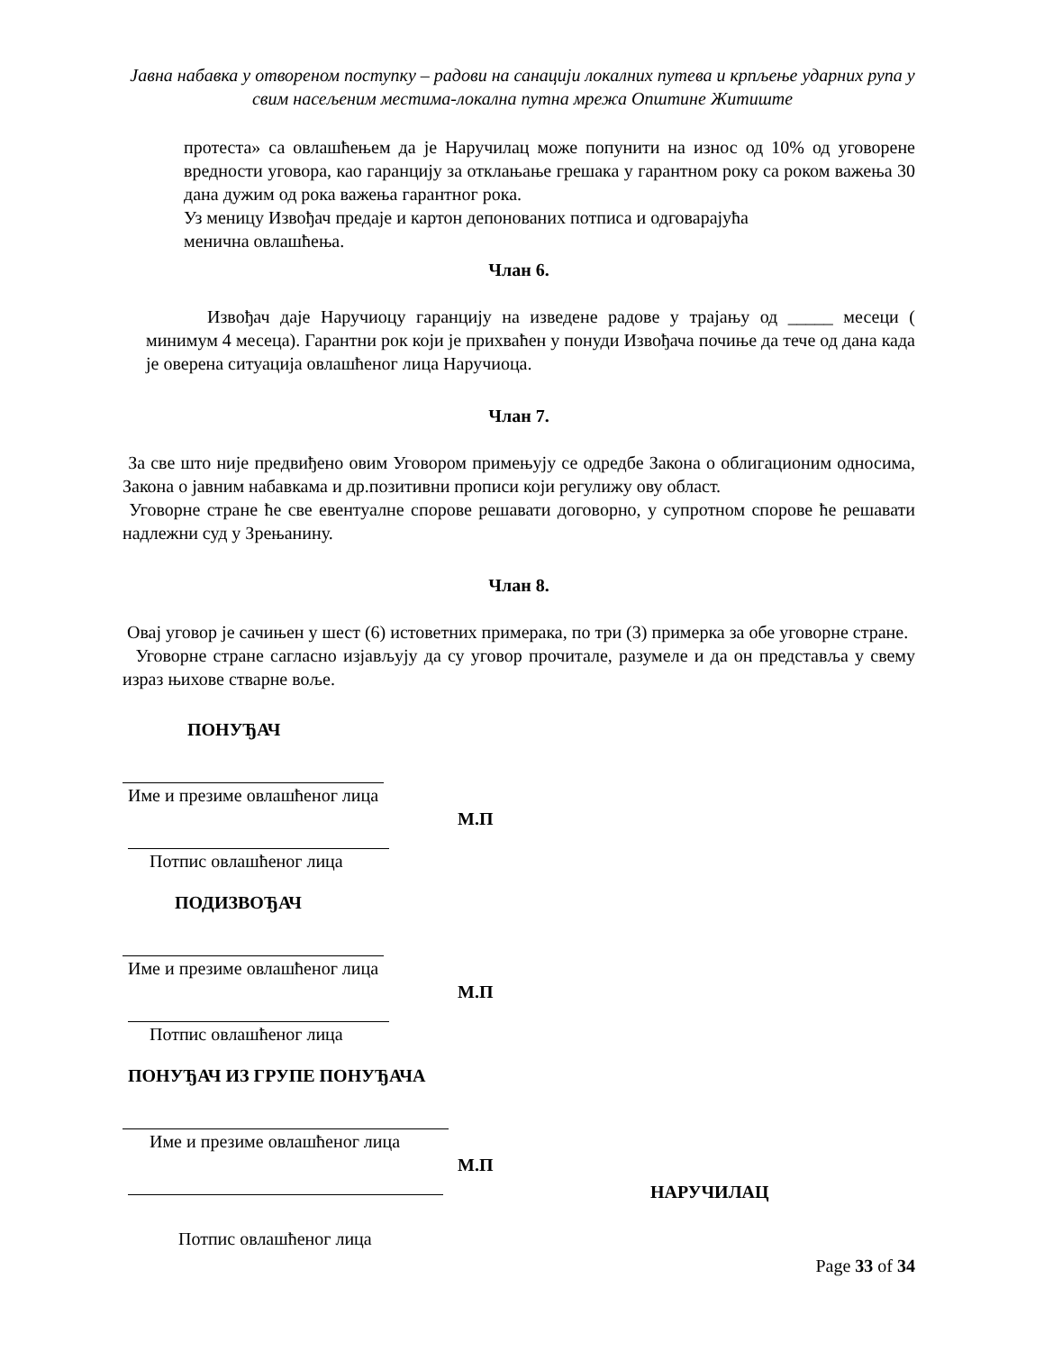Јавна набавка у отвореном поступку – радови на санацији локалних путева и крпљење ударних рупа у свим насељеним местима-локална путна мрежа Општине Житиште
протеста» са овлашћењем да је Наручилац може попунити на износ од 10% од уговорене вредности уговора, као гаранцију за отклањање грешака у гарантном року са роком важења 30 дана дужим од рока важења гарантног рока.
Уз меницу Извођач предаје и картон депонованих потписа и одговарајућа
менична овлашћења.
Члан 6.
Извођач даје Наручиоцу гаранцију на изведене радове у трајању од _____ месеци ( минимум 4 месеца). Гарантни рок који је прихваћен у понуди Извођача почиње да тече од дана када је оверена ситуација овлашћеног лица Наручиоца.
Члан 7.
За све што није предвиђено овим Уговором примењују се одредбе Закона о облигационим односима, Закона о јавним набавкама и др.позитивни прописи који регулижу ову област.
Уговорне стране ће све евентуалне спорове решавати договорно, у супротном спорове ће решавати надлежни суд у Зрењанину.
Члан 8.
Овај уговор је сачињен у шест (6) истоветних примерака, по три (3) примерка за обе уговорне стране.
Уговорне стране сагласно изјављују да су уговор прочитале, разумеле и да он представља у свему израз њихове стварне воље.
ПОНУЂАЧ
Име и презиме овлашћеног лица
М.П
Потпис овлашћеног лица
ПОДИЗВОЂАЧ
Име и презиме овлашћеног лица
М.П
Потпис овлашћеног лица
ПОНУЂАЧ ИЗ ГРУПЕ ПОНУЂАЧА
Име и презиме овлашћеног лица
М.П
НАРУЧИЛАЦ
Потпис овлашћеног лица
Page 33 of 34